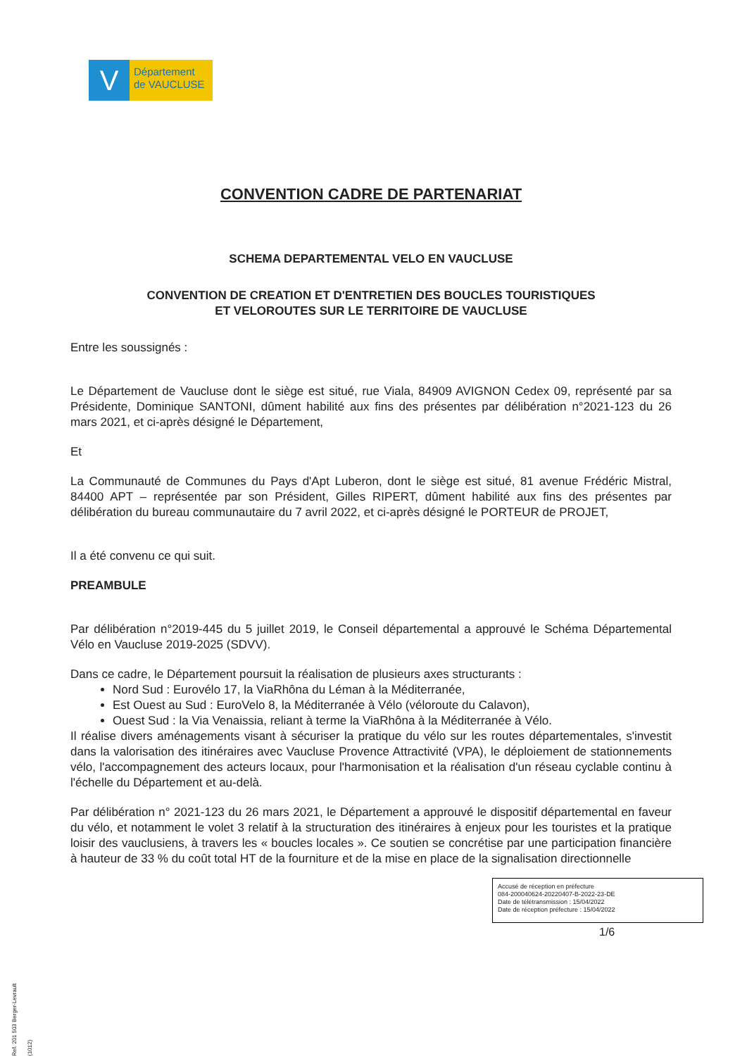V
Département
de VAUCLUSE
CONVENTION CADRE DE PARTENARIAT
SCHEMA DEPARTEMENTAL VELO EN VAUCLUSE
CONVENTION DE CREATION ET D'ENTRETIEN DES BOUCLES TOURISTIQUES
ET VELOROUTES SUR LE TERRITOIRE DE VAUCLUSE
Entre les soussignés :
Le Département de Vaucluse dont le siège est situé, rue Viala, 84909 AVIGNON Cedex 09, représenté par sa Présidente, Dominique SANTONI, dûment habilité aux fins des présentes par délibération n°2021-123 du 26 mars 2021, et ci-après désigné le Département,
Et
La Communauté de Communes du Pays d'Apt Luberon, dont le siège est situé, 81 avenue Frédéric Mistral, 84400 APT – représentée par son Président, Gilles RIPERT, dûment habilité aux fins des présentes par délibération du bureau communautaire du 7 avril 2022, et ci-après désigné le PORTEUR de PROJET,
Il a été convenu ce qui suit.
PREAMBULE
Par délibération n°2019-445 du 5 juillet 2019, le Conseil départemental a approuvé le Schéma Départemental Vélo en Vaucluse 2019-2025 (SDVV).
Dans ce cadre, le Département poursuit la réalisation de plusieurs axes structurants :
Nord Sud : Eurovélo 17, la ViaRhôna du Léman à la Méditerranée,
Est Ouest au Sud : EuroVelo 8, la Méditerranée à Vélo (véloroute du Calavon),
Ouest Sud : la Via Venaissia, reliant à terme la ViaRhôna à la Méditerranée à Vélo.
Il réalise divers aménagements visant à sécuriser la pratique du vélo sur les routes départementales, s'investit dans la valorisation des itinéraires avec Vaucluse Provence Attractivité (VPA), le déploiement de stationnements vélo, l'accompagnement des acteurs locaux, pour l'harmonisation et la réalisation d'un réseau cyclable continu à l'échelle du Département et au-delà.
Par délibération n° 2021-123 du 26 mars 2021, le Département a approuvé le dispositif départemental en faveur du vélo, et notamment le volet 3 relatif à la structuration des itinéraires à enjeux pour les touristes et la pratique loisir des vauclusiens, à travers les « boucles locales ». Ce soutien se concrétise par une participation financière à hauteur de 33 % du coût total HT de la fourniture et de la mise en place de la signalisation directionnelle
Accusé de réception en préfecture
084-200040624-20220407-B-2022-23-DE
Date de télétransmission : 15/04/2022
Date de réception préfecture : 15/04/2022
1/6
Ref. 201 503 Berger-Levrault (1012)